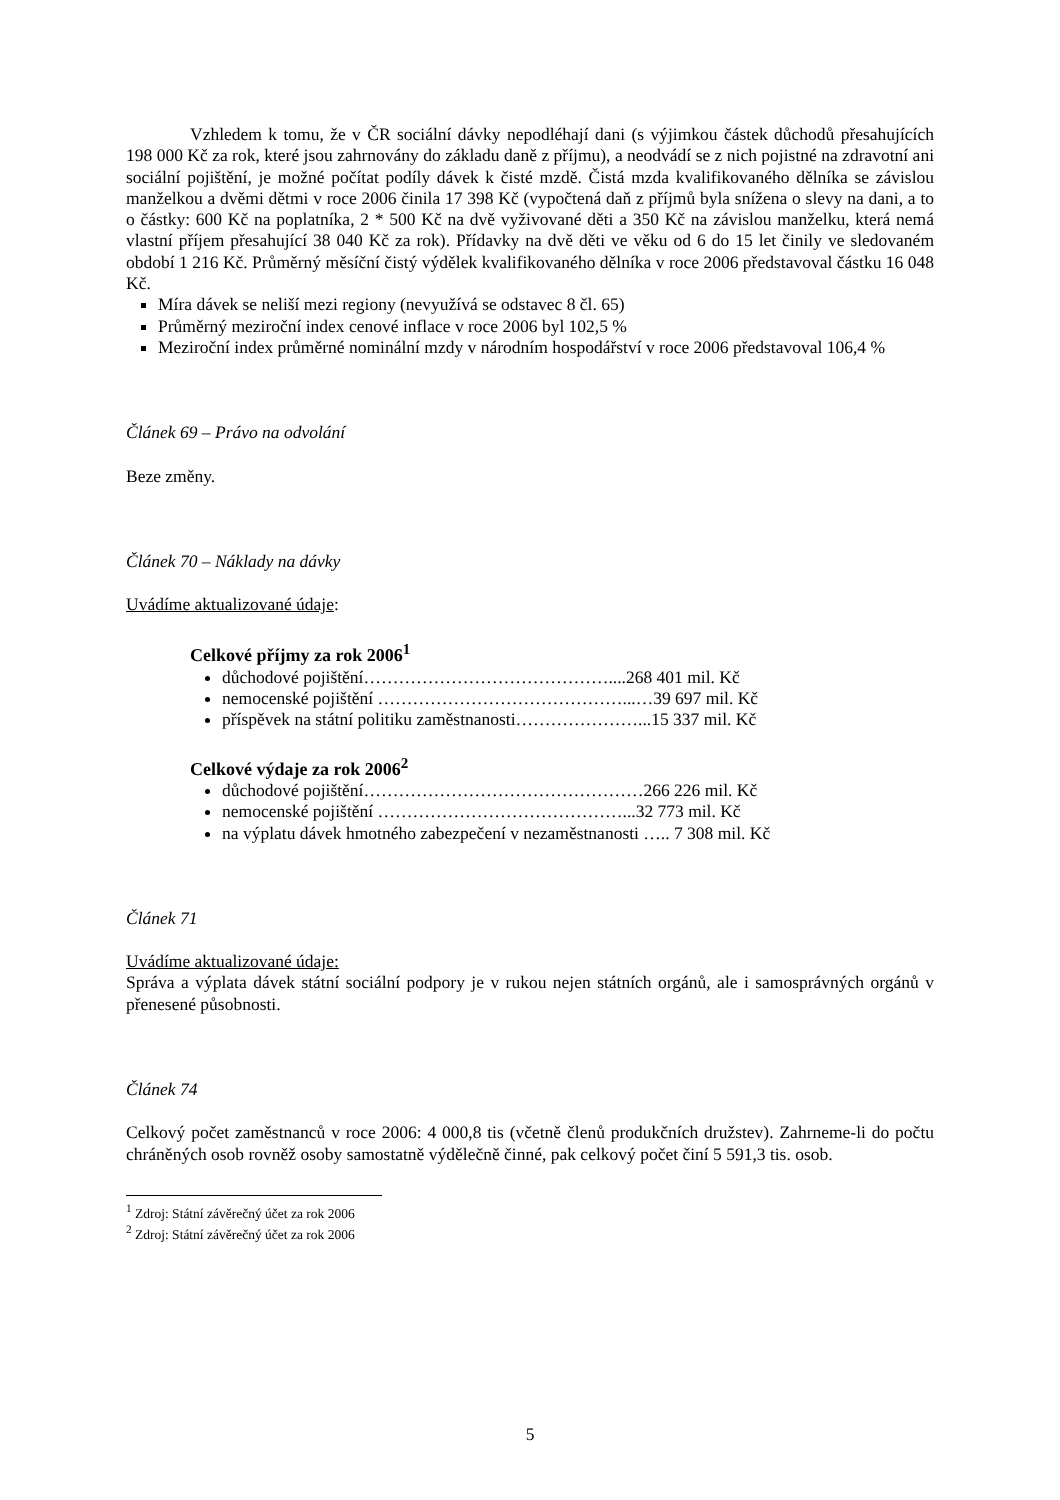Vzhledem k tomu, že v ČR sociální dávky nepodléhají dani (s výjimkou částek důchodů přesahujících 198 000 Kč za rok, které jsou zahrnovány do základu daně z příjmu), a neodvádí se z nich pojistné na zdravotní ani sociální pojištění, je možné počítat podíly dávek k čisté mzdě. Čistá mzda kvalifikovaného dělníka se závislou manželkou a dvěmi dětmi v roce 2006 činila 17 398 Kč (vypočtená daň z příjmů byla snížena o slevy na dani, a to o částky: 600 Kč na poplatníka, 2 * 500 Kč na dvě vyživované děti a 350 Kč na závislou manželku, která nemá vlastní příjem přesahující 38 040 Kč za rok). Přídavky na dvě děti ve věku od 6 do 15 let činily ve sledovaném období 1 216 Kč. Průměrný měsíční čistý výdělek kvalifikovaného dělníka v roce 2006 představoval částku 16 048 Kč.
Míra dávek se neliší mezi regiony (nevyužívá se odstavec 8 čl. 65)
Průměrný meziroční index cenové inflace v roce 2006 byl 102,5 %
Meziroční index průměrné nominální mzdy v národním hospodářství v roce 2006 představoval 106,4 %
Článek 69 – Právo na odvolání
Beze změny.
Článek 70 – Náklady na dávky
Uvádíme aktualizované údaje:
Celkové příjmy za rok 2006<sup>1</sup>
důchodové pojištění……………………………………....268 401 mil. Kč
nemocenské pojištění ……………………………………...…39 697 mil. Kč
příspěvek na státní politiku zaměstnanosti…………………...15 337 mil. Kč
Celkové výdaje za rok 2006<sup>2</sup>
důchodové pojištění…………………………………………266 226 mil. Kč
nemocenské pojištění ……………………………………...32 773 mil. Kč
na výplatu dávek hmotného zabezpečení v nezaměstnanosti ….. 7 308 mil. Kč
Článek 71
Uvádíme aktualizované údaje:
Správa a výplata dávek státní sociální podpory je v rukou nejen státních orgánů, ale i samosprávných orgánů v přenesené působnosti.
Článek 74
Celkový počet zaměstnanců v roce 2006: 4 000,8 tis (včetně členů produkčních družstev). Zahrneme-li do počtu chráněných osob rovněž osoby samostatně výdělečně činné, pak celkový počet činí 5 591,3 tis. osob.
<sup>1</sup> Zdroj: Státní závěrečný účet za rok 2006
<sup>2</sup> Zdroj: Státní závěrečný účet za rok 2006
5